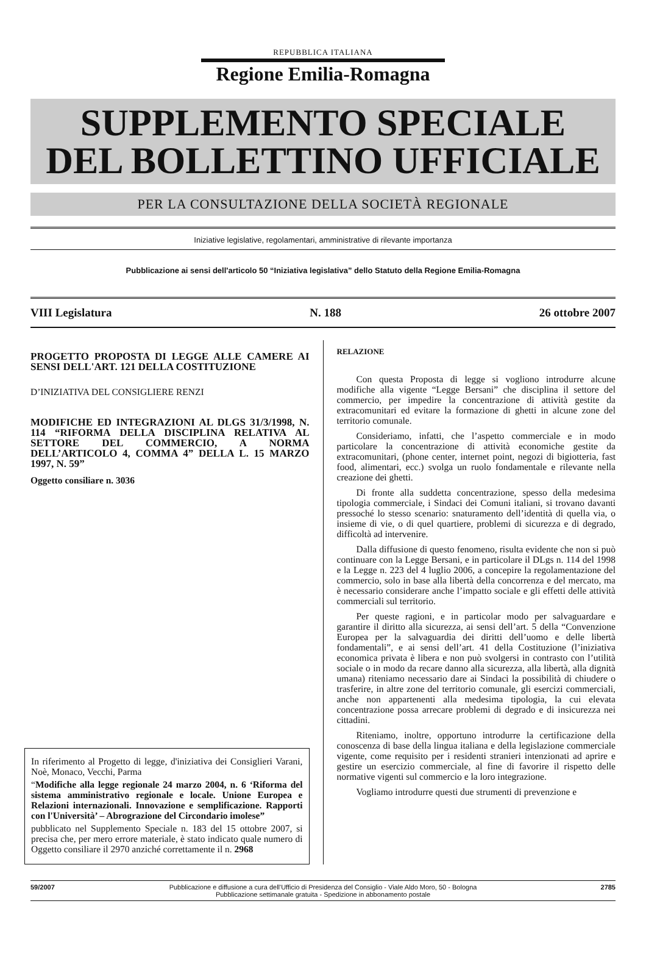REPUBBLICA ITALIANA
Regione Emilia-Romagna
SUPPLEMENTO SPECIALE
DEL BOLLETTINO UFFICIALE
PER LA CONSULTAZIONE DELLA SOCIETÀ REGIONALE
Iniziative legislative, regolamentari, amministrative di rilevante importanza
Pubblicazione ai sensi dell'articolo 50 “Iniziativa legislativa” dello Statuto della Regione Emilia-Romagna
VIII Legislatura N. 188 26 ottobre 2007
PROGETTO PROPOSTA DI LEGGE ALLE CAMERE AI SENSI DELL'ART. 121 DELLA COSTITUZIONE
D’INIZIATIVA DEL CONSIGLIERE RENZI
MODIFICHE ED INTEGRAZIONI AL DLGS 31/3/1998, N. 114 “RIFORMA DELLA DISCIPLINA RELATIVA AL SETTORE DEL COMMERCIO, A NORMA DELL’ARTICOLO 4, COMMA 4” DELLA L. 15 MARZO 1997, N. 59”
Oggetto consiliare n. 3036
In riferimento al Progetto di legge, d'iniziativa dei Consiglieri Varani, Noè, Monaco, Vecchi, Parma
“Modifiche alla legge regionale 24 marzo 2004, n. 6 ‘Riforma del sistema amministrativo regionale e locale. Unione Europea e Relazioni internazionali. Innovazione e semplificazione. Rapporti con l'Università’ – Abrograzione del Circondario imolese”
pubblicato nel Supplemento Speciale n. 183 del 15 ottobre 2007, si precisa che, per mero errore materiale, è stato indicato quale numero di Oggetto consiliare il 2970 anziché correttamente il n. 2968
RELAZIONE
Con questa Proposta di legge si vogliono introdurre alcune modifiche alla vigente “Legge Bersani” che disciplina il settore del commercio, per impedire la concentrazione di attività gestite da extracomunitari ed evitare la formazione di ghetti in alcune zone del territorio comunale.
Consideriamo, infatti, che l’aspetto commerciale e in modo particolare la concentrazione di attività economiche gestite da extracomunitari, (phone center, internet point, negozi di bigiotteria, fast food, alimentari, ecc.) svolga un ruolo fondamentale e rilevante nella creazione dei ghetti.
Di fronte alla suddetta concentrazione, spesso della medesima tipologia commerciale, i Sindaci dei Comuni italiani, si trovano davanti pressoché lo stesso scenario: snaturamento dell’identità di quella via, o insieme di vie, o di quel quartiere, problemi di sicurezza e di degrado, difficoltà ad intervenire.
Dalla diffusione di questo fenomeno, risulta evidente che non si può continuare con la Legge Bersani, e in particolare il DLgs n. 114 del 1998 e la Legge n. 223 del 4 luglio 2006, a concepire la regolamentazione del commercio, solo in base alla libertà della concorrenza e del mercato, ma è necessario considerare anche l’impatto sociale e gli effetti delle attività commerciali sul territorio.
Per queste ragioni, e in particolar modo per salvaguardare e garantire il diritto alla sicurezza, ai sensi dell’art. 5 della “Convenzione Europea per la salvaguardia dei diritti dell’uomo e delle libertà fondamentali”, e ai sensi dell’art. 41 della Costituzione (l’iniziativa economica privata è libera e non può svolgersi in contrasto con l’utilità sociale o in modo da recare danno alla sicurezza, alla libertà, alla dignità umana) riteniamo necessario dare ai Sindaci la possibilità di chiudere o trasferire, in altre zone del territorio comunale, gli esercizi commerciali, anche non appartenenti alla medesima tipologia, la cui elevata concentrazione possa arrecare problemi di degrado e di insicurezza nei cittadini.
Riteniamo, inoltre, opportuno introdurre la certificazione della conoscenza di base della lingua italiana e della legislazione commerciale vigente, come requisito per i residenti stranieri intenzionati ad aprire e gestire un esercizio commerciale, al fine di favorire il rispetto delle normative vigenti sul commercio e la loro integrazione.
Vogliamo introdurre questi due strumenti di prevenzione e
59/2007 Pubblicazione e diffusione a cura dell'Ufficio di Presidenza del Consiglio - Viale Aldo Moro, 50 - Bologna
Pubblicazione settimanale gratuita - Spedizione in abbonamento postale
2785